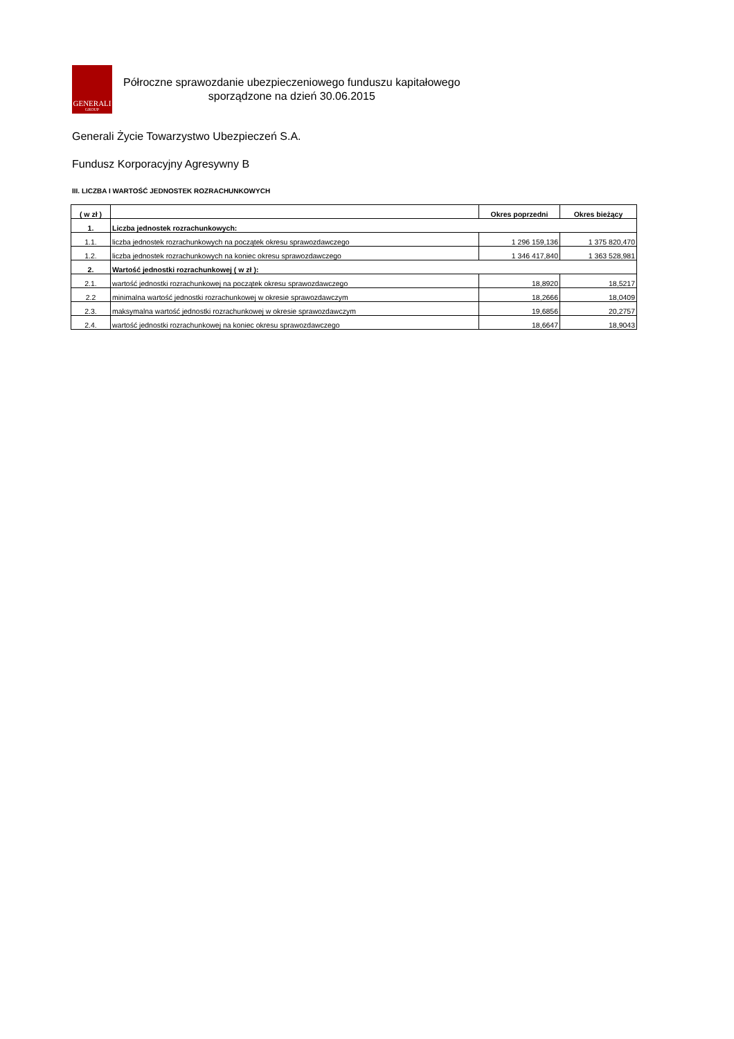GENERALI
GROUP
Półroczne sprawozdanie ubezpieczeniowego funduszu kapitałowego
sporządzone na dzień 30.06.2015
Generali Życie Towarzystwo Ubezpieczeń S.A.
Fundusz Korporacyjny Agresywny B
III. LICZBA I WARTOŚĆ JEDNOSTEK ROZRACHUNKOWYCH
| ( w zł ) | | Okres poprzedni | Okres bieżący |
| --- | --- | --- | --- |
| 1. | Liczba jednostek rozrachunkowych: | | |
| 1.1. | liczba jednostek rozrachunkowych na początek okresu sprawozdawczego | 1 296 159,136 | 1 375 820,470 |
| 1.2. | liczba jednostek rozrachunkowych na koniec okresu sprawozdawczego | 1 346 417,840 | 1 363 528,981 |
| 2. | Wartość jednostki rozrachunkowej ( w zł ): | | |
| 2.1. | wartość jednostki rozrachunkowej na początek okresu sprawozdawczego | 18,8920 | 18,5217 |
| 2.2 | minimalna wartość jednostki rozrachunkowej w okresie sprawozdawczym | 18,2666 | 18,0409 |
| 2.3. | maksymalna wartość jednostki rozrachunkowej w okresie sprawozdawczym | 19,6856 | 20,2757 |
| 2.4. | wartość jednostki rozrachunkowej na koniec okresu sprawozdawczego | 18,6647 | 18,9043 |